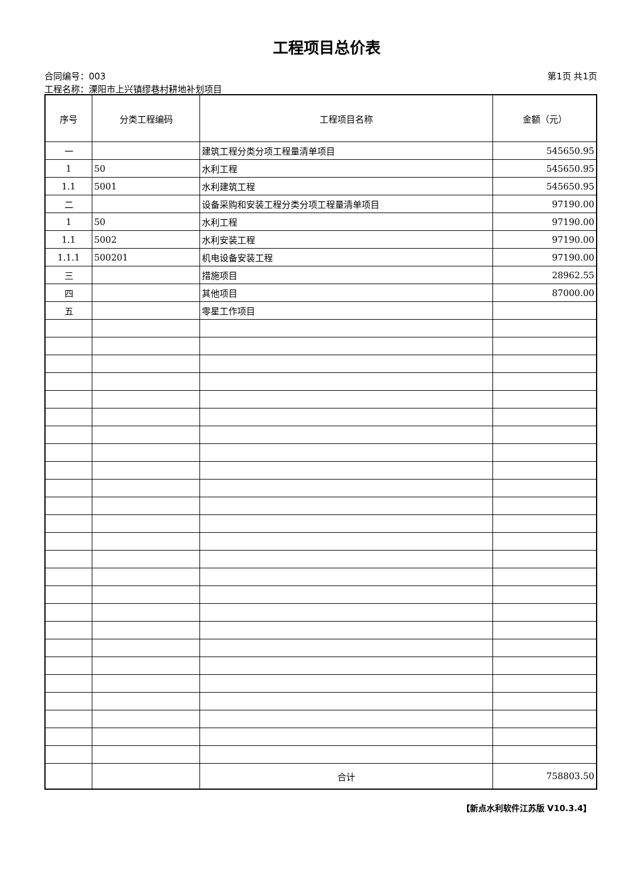工程项目总价表
合同编号：003 第1页 共1页
工程名称：溧阳市上兴镇缪巷村耕地补划项目
| 序号 | 分类工程编码 | 工程项目名称 | 金额（元） |
| --- | --- | --- | --- |
| 一 | | 建筑工程分类分项工程量清单项目 | 545650.95 |
| 1 | 50 | 水利工程 | 545650.95 |
| 1.1 | 5001 | 水利建筑工程 | 545650.95 |
| 二 | | 设备采购和安装工程分类分项工程量清单项目 | 97190.00 |
| 1 | 50 | 水利工程 | 97190.00 |
| 1.1 | 5002 | 水利安装工程 | 97190.00 |
| 1.1.1 | 500201 | 机电设备安装工程 | 97190.00 |
| 三 | | 措施项目 | 28962.55 |
| 四 | | 其他项目 | 87000.00 |
| 五 | | 零星工作项目 | |
| | | 合计 | 758803.50 |
【新点水利软件江苏版 V10.3.4】